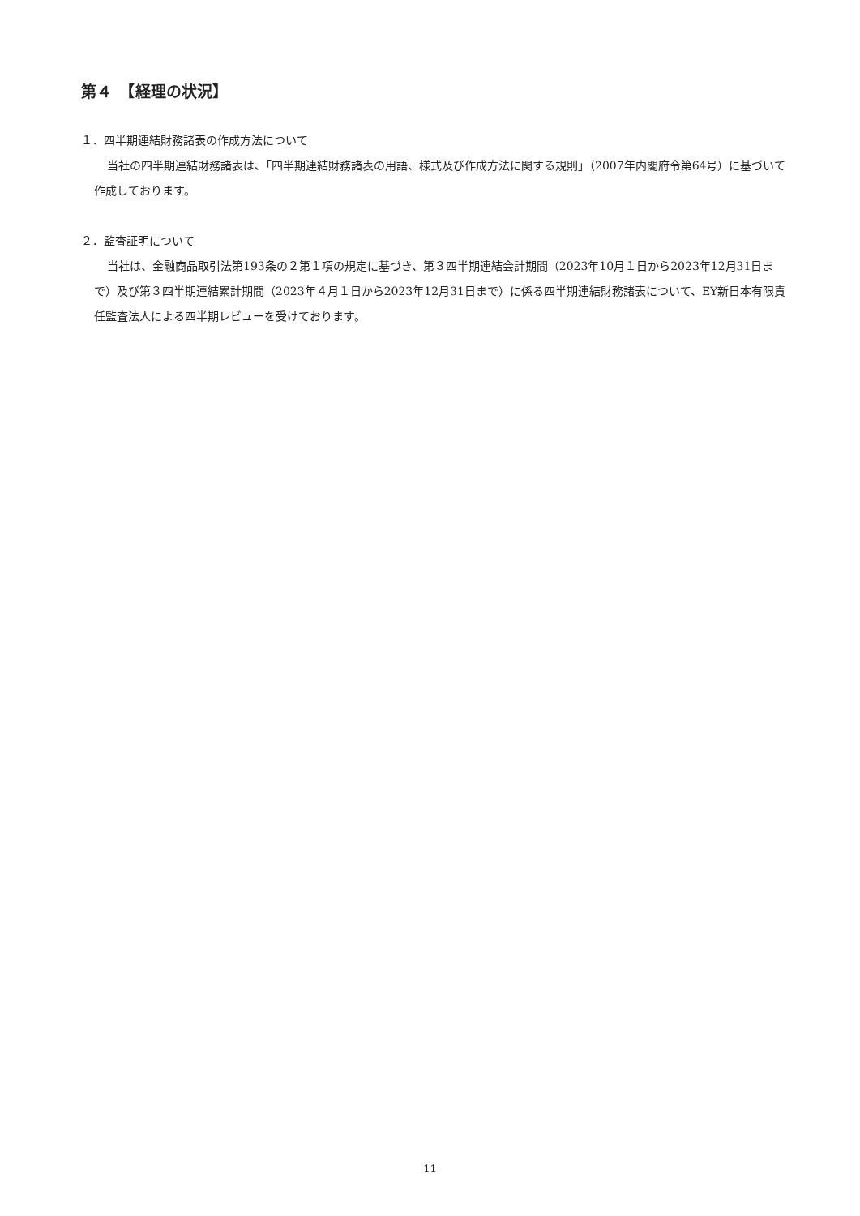第４　【経理の状況】
１．四半期連結財務諸表の作成方法について
当社の四半期連結財務諸表は、「四半期連結財務諸表の用語、様式及び作成方法に関する規則」（2007年内閣府令第64号）に基づいて作成しております。
２．監査証明について
当社は、金融商品取引法第193条の２第１項の規定に基づき、第３四半期連結会計期間（2023年10月１日から2023年12月31日まで）及び第３四半期連結累計期間（2023年４月１日から2023年12月31日まで）に係る四半期連結財務諸表について、EY新日本有限責任監査法人による四半期レビューを受けております。
11